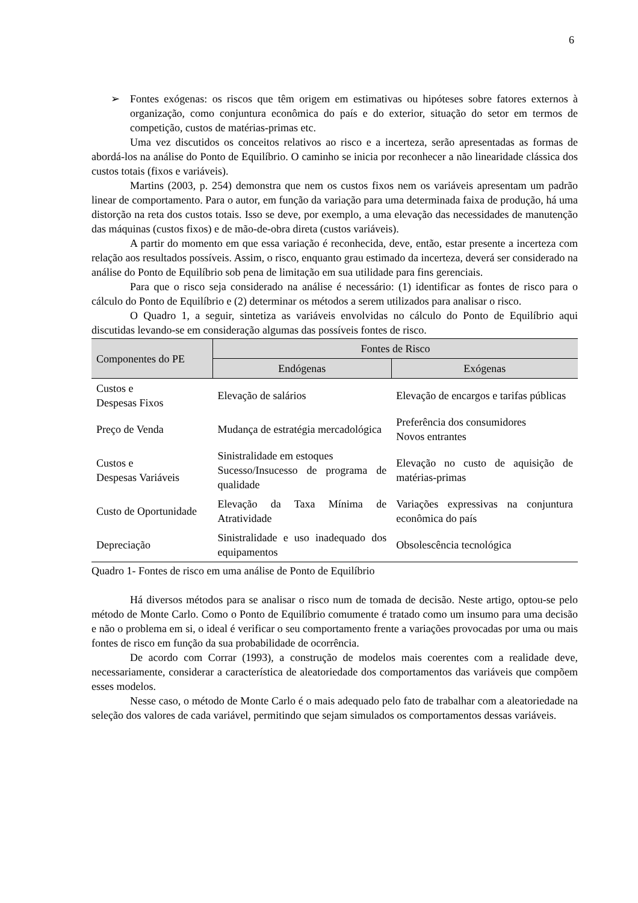6
➢ Fontes exógenas: os riscos que têm origem em estimativas ou hipóteses sobre fatores externos à organização, como conjuntura econômica do país e do exterior, situação do setor em termos de competição, custos de matérias-primas etc.
Uma vez discutidos os conceitos relativos ao risco e a incerteza, serão apresentadas as formas de abordá-los na análise do Ponto de Equilíbrio. O caminho se inicia por reconhecer a não linearidade clássica dos custos totais (fixos e variáveis).
Martins (2003, p. 254) demonstra que nem os custos fixos nem os variáveis apresentam um padrão linear de comportamento. Para o autor, em função da variação para uma determinada faixa de produção, há uma distorção na reta dos custos totais. Isso se deve, por exemplo, a uma elevação das necessidades de manutenção das máquinas (custos fixos) e de mão-de-obra direta (custos variáveis).
A partir do momento em que essa variação é reconhecida, deve, então, estar presente a incerteza com relação aos resultados possíveis. Assim, o risco, enquanto grau estimado da incerteza, deverá ser considerado na análise do Ponto de Equilíbrio sob pena de limitação em sua utilidade para fins gerenciais.
Para que o risco seja considerado na análise é necessário: (1) identificar as fontes de risco para o cálculo do Ponto de Equilíbrio e (2) determinar os métodos a serem utilizados para analisar o risco.
O Quadro 1, a seguir, sintetiza as variáveis envolvidas no cálculo do Ponto de Equilíbrio aqui discutidas levando-se em consideração algumas das possíveis fontes de risco.
| Componentes do PE | Fontes de Risco | |
| --- | --- | --- |
| | Endógenas | Exógenas |
| Custos e Despesas Fixos | Elevação de salários | Elevação de encargos e tarifas públicas |
| Preço de Venda | Mudança de estratégia mercadológica | Preferência dos consumidores Novos entrantes |
| Custos e Despesas Variáveis | Sinistralidade em estoques Sucesso/Insucesso de programa de qualidade | Elevação no custo de aquisição de matérias-primas |
| Custo de Oportunidade | Elevação da Taxa Mínima de Atratividade | Variações expressivas na conjuntura econômica do país |
| Depreciação | Sinistralidade e uso inadequado dos equipamentos | Obsolescência tecnológica |
Quadro 1- Fontes de risco em uma análise de Ponto de Equilíbrio
Há diversos métodos para se analisar o risco num de tomada de decisão. Neste artigo, optou-se pelo método de Monte Carlo. Como o Ponto de Equilíbrio comumente é tratado como um insumo para uma decisão e não o problema em si, o ideal é verificar o seu comportamento frente a variações provocadas por uma ou mais fontes de risco em função da sua probabilidade de ocorrência.
De acordo com Corrar (1993), a construção de modelos mais coerentes com a realidade deve, necessariamente, considerar a característica de aleatoriedade dos comportamentos das variáveis que compõem esses modelos.
Nesse caso, o método de Monte Carlo é o mais adequado pelo fato de trabalhar com a aleatoriedade na seleção dos valores de cada variável, permitindo que sejam simulados os comportamentos dessas variáveis.